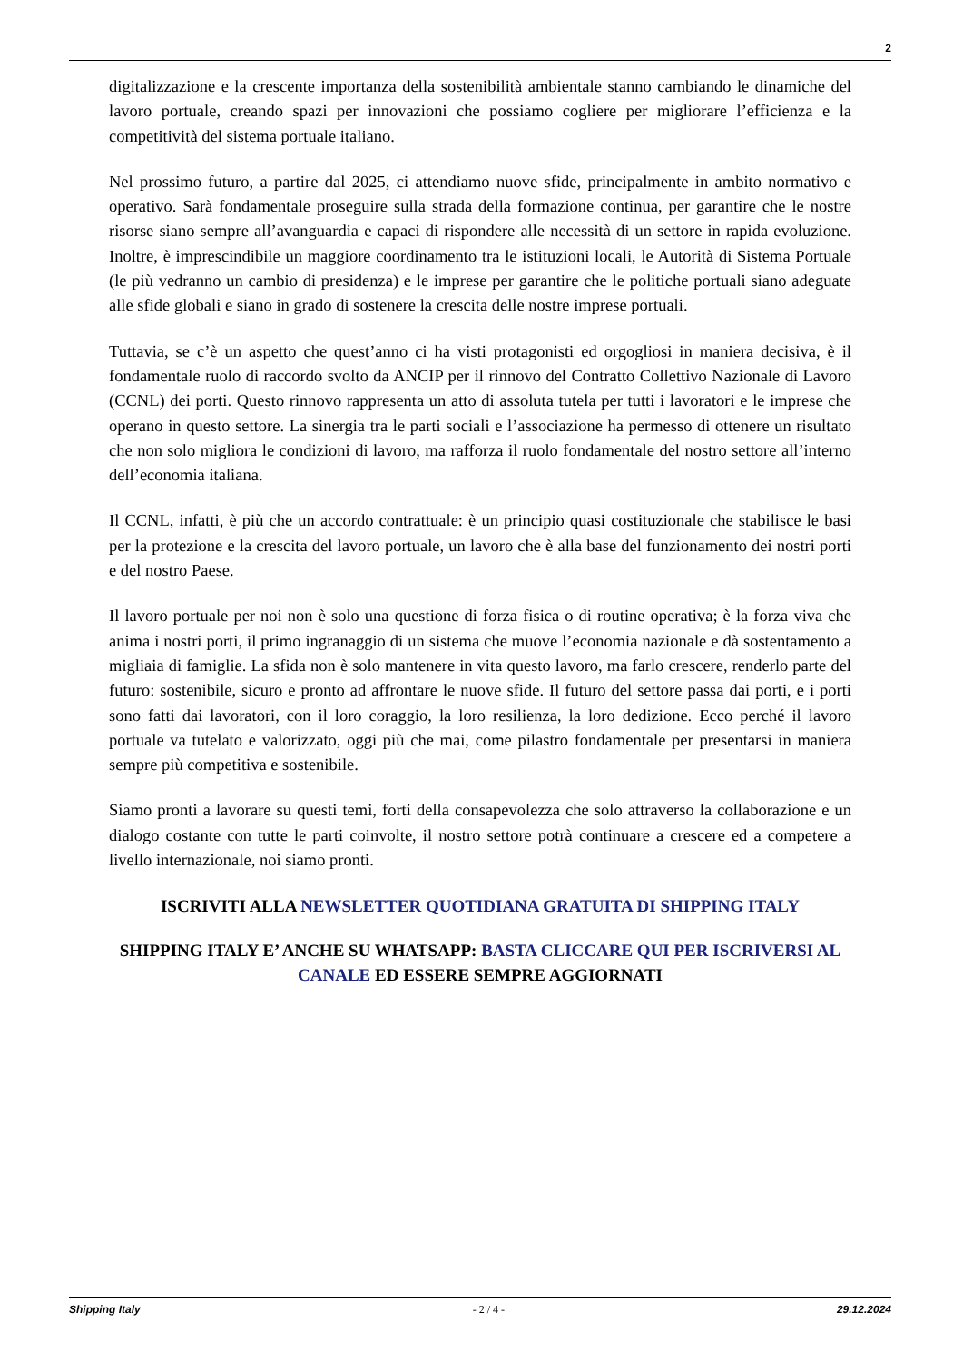2
digitalizzazione e la crescente importanza della sostenibilità ambientale stanno cambiando le dinamiche del lavoro portuale, creando spazi per innovazioni che possiamo cogliere per migliorare l’efficienza e la competitività del sistema portuale italiano.
Nel prossimo futuro, a partire dal 2025, ci attendiamo nuove sfide, principalmente in ambito normativo e operativo. Sarà fondamentale proseguire sulla strada della formazione continua, per garantire che le nostre risorse siano sempre all’avanguardia e capaci di rispondere alle necessità di un settore in rapida evoluzione. Inoltre, è imprescindibile un maggiore coordinamento tra le istituzioni locali, le Autorità di Sistema Portuale (le più vedranno un cambio di presidenza) e le imprese per garantire che le politiche portuali siano adeguate alle sfide globali e siano in grado di sostenere la crescita delle nostre imprese portuali.
Tuttavia, se c’è un aspetto che quest’anno ci ha visti protagonisti ed orgogliosi in maniera decisiva, è il fondamentale ruolo di raccordo svolto da ANCIP per il rinnovo del Contratto Collettivo Nazionale di Lavoro (CCNL) dei porti. Questo rinnovo rappresenta un atto di assoluta tutela per tutti i lavoratori e le imprese che operano in questo settore. La sinergia tra le parti sociali e l’associazione ha permesso di ottenere un risultato che non solo migliora le condizioni di lavoro, ma rafforza il ruolo fondamentale del nostro settore all’interno dell’economia italiana.
Il CCNL, infatti, è più che un accordo contrattuale: è un principio quasi costituzionale che stabilisce le basi per la protezione e la crescita del lavoro portuale, un lavoro che è alla base del funzionamento dei nostri porti e del nostro Paese.
Il lavoro portuale per noi non è solo una questione di forza fisica o di routine operativa; è la forza viva che anima i nostri porti, il primo ingranaggio di un sistema che muove l’economia nazionale e dà sostentamento a migliaia di famiglie. La sfida non è solo mantenere in vita questo lavoro, ma farlo crescere, renderlo parte del futuro: sostenibile, sicuro e pronto ad affrontare le nuove sfide. Il futuro del settore passa dai porti, e i porti sono fatti dai lavoratori, con il loro coraggio, la loro resilienza, la loro dedizione. Ecco perché il lavoro portuale va tutelato e valorizzato, oggi più che mai, come pilastro fondamentale per presentarsi in maniera sempre più competitiva e sostenibile.
Siamo pronti a lavorare su questi temi, forti della consapevolezza che solo attraverso la collaborazione e un dialogo costante con tutte le parti coinvolte, il nostro settore potrà continuare a crescere ed a competere a livello internazionale, noi siamo pronti.
ISCRIVITI ALLA NEWSLETTER QUOTIDIANA GRATUITA DI SHIPPING ITALY
SHIPPING ITALY E’ ANCHE SU WHATSAPP: BASTA CLICCARE QUI PER ISCRIVERSI AL CANALE ED ESSERE SEMPRE AGGIORNATI
Shipping Italy - 2 / 4 - 29.12.2024